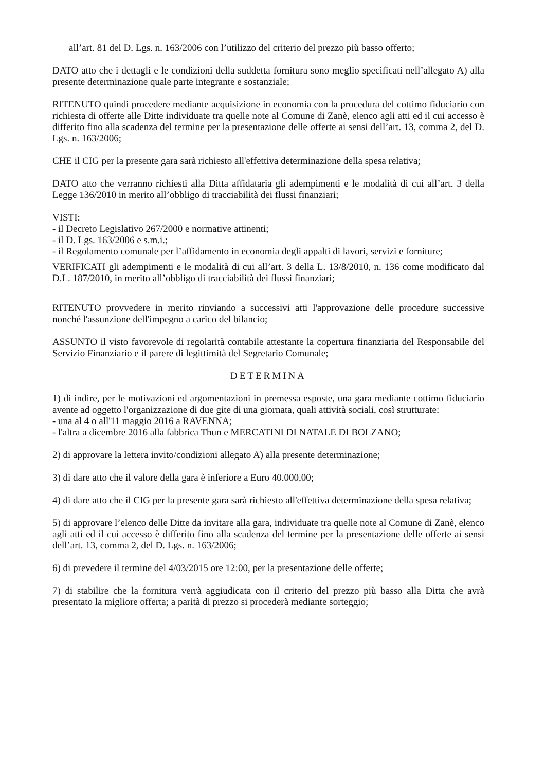all’art. 81 del D. Lgs. n. 163/2006 con l’utilizzo del criterio del prezzo più basso offerto;
DATO atto che i dettagli e le condizioni della suddetta fornitura sono meglio specificati nell’allegato A) alla presente determinazione quale parte integrante e sostanziale;
RITENUTO quindi procedere mediante acquisizione in economia con la procedura del cottimo fiduciario con richiesta di offerte alle Ditte individuate tra quelle note al Comune di Zanè, elenco agli atti ed il cui accesso è differito fino alla scadenza del termine per la presentazione delle offerte ai sensi dell’art. 13, comma 2, del D. Lgs. n. 163/2006;
CHE il CIG per la presente gara sarà richiesto all'effettiva determinazione della spesa relativa;
DATO atto che verranno richiesti alla Ditta affidataria gli adempimenti e le modalità di cui all’art. 3 della Legge 136/2010 in merito all’obbligo di tracciabilità dei flussi finanziari;
VISTI:
- il Decreto Legislativo 267/2000 e normative attinenti;
- il D. Lgs. 163/2006 e s.m.i.;
- il Regolamento comunale per l’affidamento in economia degli appalti di lavori, servizi e forniture;
VERIFICATI gli adempimenti e le modalità di cui all’art. 3 della L. 13/8/2010, n. 136 come modificato dal D.L. 187/2010, in merito all’obbligo di tracciabilità dei flussi finanziari;
RITENUTO provvedere in merito rinviando a successivi atti l'approvazione delle procedure successive nonché l'assunzione dell'impegno a carico del bilancio;
ASSUNTO il visto favorevole di regolarità contabile attestante la copertura finanziaria del Responsabile del Servizio Finanziario e il parere di legittimità del Segretario Comunale;
DETERMINA
1) di indire, per le motivazioni ed argomentazioni in premessa esposte, una gara mediante cottimo fiduciario avente ad oggetto l'organizzazione di due gite di una giornata, quali attività sociali, così strutturate:
- una al 4 o all'11 maggio 2016 a RAVENNA;
- l'altra a dicembre 2016 alla fabbrica Thun e MERCATINI DI NATALE DI BOLZANO;
2) di approvare la lettera invito/condizioni allegato A) alla presente determinazione;
3) di dare atto che il valore della gara è inferiore a Euro 40.000,00;
4) di dare atto che il CIG per la presente gara sarà richiesto all'effettiva determinazione della spesa relativa;
5) di approvare l’elenco delle Ditte da invitare alla gara, individuate tra quelle note al Comune di Zanè, elenco agli atti ed il cui accesso è differito fino alla scadenza del termine per la presentazione delle offerte ai sensi dell’art. 13, comma 2, del D. Lgs. n. 163/2006;
6) di prevedere il termine del 4/03/2015 ore 12:00, per la presentazione delle offerte;
7) di stabilire che la fornitura verrà aggiudicata con il criterio del prezzo più basso alla Ditta che avrà presentato la migliore offerta; a parità di prezzo si procederà mediante sorteggio;